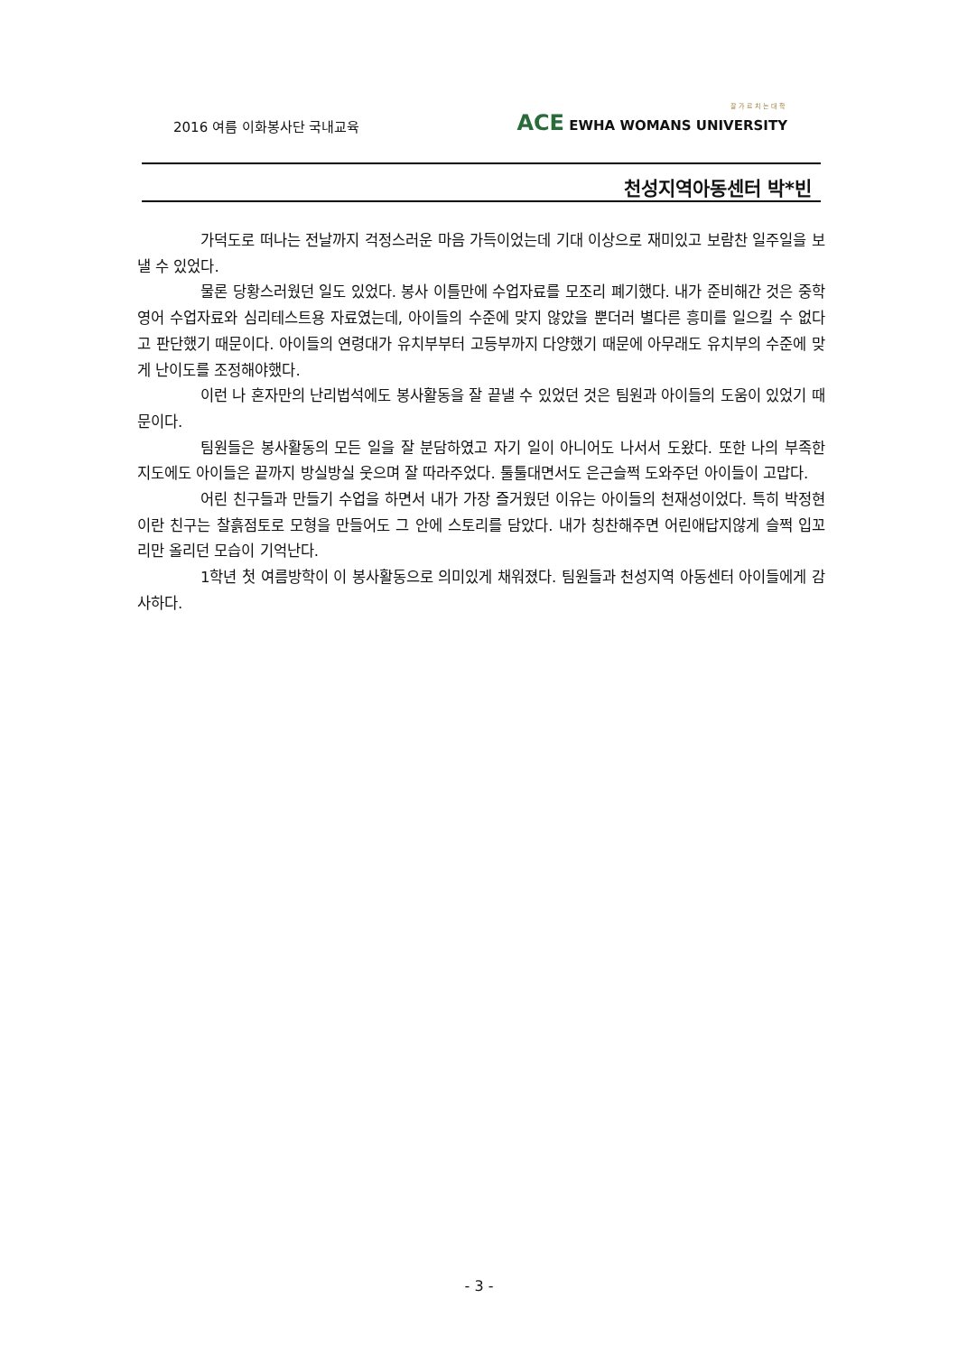2016 여름 이화봉사단 국내교육
잘가르치는대학
ACE EWHA WOMANS UNIVERSITY
천성지역아동센터 박*빈
가덕도로 떠나는 전날까지 걱정스러운 마음 가득이었는데 기대 이상으로 재미있고 보람찬 일주일을 보낼 수 있었다.
물론 당황스러웠던 일도 있었다. 봉사 이틀만에 수업자료를 모조리 폐기했다. 내가 준비해간 것은 중학 영어 수업자료와 심리테스트용 자료였는데, 아이들의 수준에 맞지 않았을 뿐더러 별다른 흥미를 일으킬 수 없다고 판단했기 때문이다. 아이들의 연령대가 유치부부터 고등부까지 다양했기 때문에 아무래도 유치부의 수준에 맞게 난이도를 조정해야했다.
이런 나 혼자만의 난리법석에도 봉사활동을 잘 끝낼 수 있었던 것은 팀원과 아이들의 도움이 있었기 때문이다.
팀원들은 봉사활동의 모든 일을 잘 분담하였고 자기 일이 아니어도 나서서 도왔다. 또한 나의 부족한 지도에도 아이들은 끝까지 방실방실 웃으며 잘 따라주었다. 툴툴대면서도 은근슬쩍 도와주던 아이들이 고맙다.
어린 친구들과 만들기 수업을 하면서 내가 가장 즐거웠던 이유는 아이들의 천재성이었다. 특히 박정현이란 친구는 찰흙점토로 모형을 만들어도 그 안에 스토리를 담았다. 내가 칭찬해주면 어린애답지않게 슬쩍 입꼬리만 올리던 모습이 기억난다.
1학년 첫 여름방학이 이 봉사활동으로 의미있게 채워졌다. 팀원들과 천성지역 아동센터 아이들에게 감사하다.
- 3 -